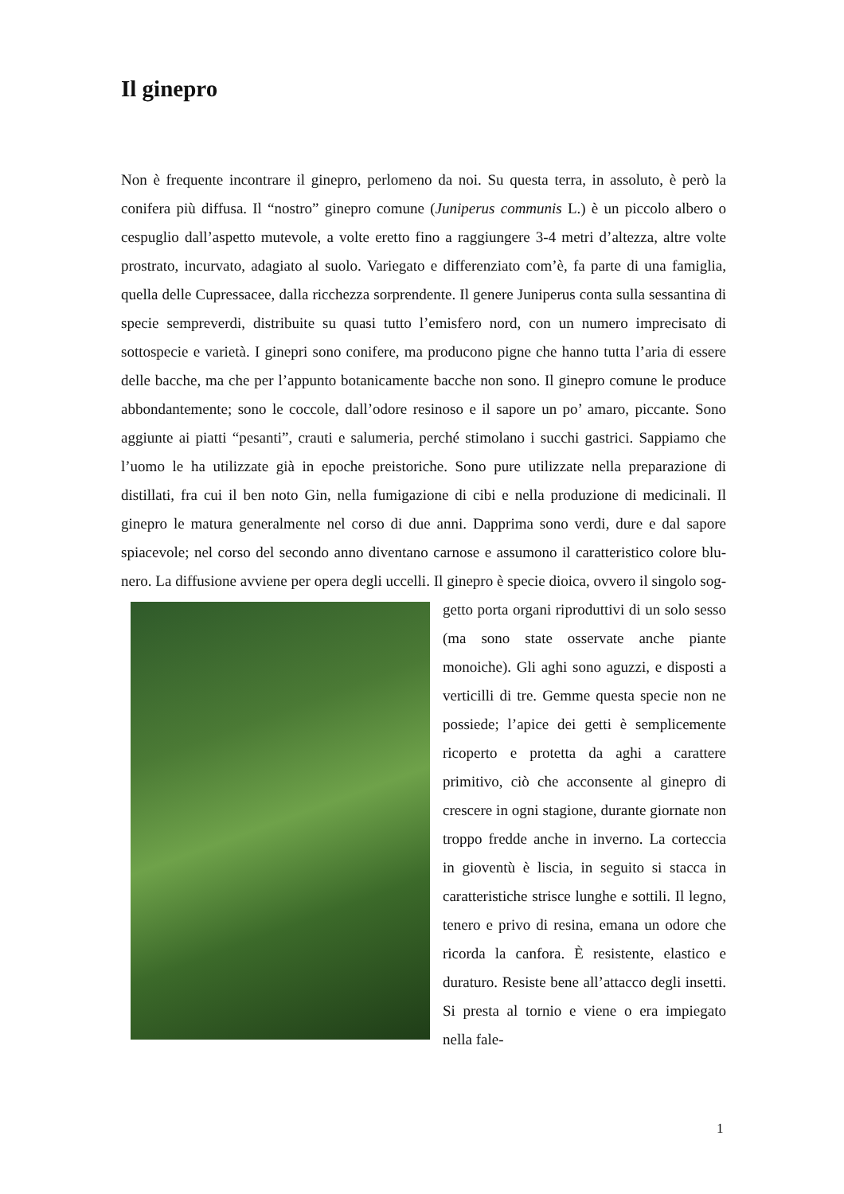Il ginepro
Non è frequente incontrare il ginepro, perlomeno da noi. Su questa terra, in assoluto, è però la conifera più diffusa. Il “nostro” ginepro comune (Juniperus communis L.) è un piccolo albero o cespuglio dall’aspetto mutevole, a volte eretto fino a raggiungere 3-4 metri d’altezza, altre volte prostrato, incurvato, adagiato al suolo. Variegato e differenziato com’è, fa parte di una famiglia, quella delle Cupressacee, dalla ricchezza sorprendente. Il genere Juniperus conta sulla sessantina di specie sempreverdi, distribuite su quasi tutto l’emisfero nord, con un numero imprecisato di sottospecie e varietà. I ginepri sono conifere, ma producono pigne che hanno tutta l’aria di essere delle bacche, ma che per l’appunto botanicamente bacche non sono. Il ginepro comune le produce abbondantemente; sono le coccole, dall’odore resinoso e il sapore un po’ amaro, piccante. Sono aggiunte ai piatti “pesanti”, crauti e salumeria, perché stimolano i succhi gastrici. Sappiamo che l’uomo le ha utilizzate già in epoche preistoriche. Sono pure utilizzate nella preparazione di distillati, fra cui il ben noto Gin, nella fumigazione di cibi e nella produzione di medicinali. Il ginepro le matura generalmente nel corso di due anni. Dapprima sono verdi, dure e dal sapore spiacevole; nel corso del secondo anno diventano carnose e assumono il caratteristico colore blu-nero. La diffusione avviene per opera degli uccelli. Il ginepro è specie dioica, ovvero il singolo sog- getto porta organi riproduttivi di un solo sesso (ma sono state osservate anche piante monoiche). Gli aghi sono aguzzi, e disposti a verticilli di tre. Gemme questa specie non ne possiede; l’apice dei getti è semplicemente ricoperto e protetta da aghi a carattere primitivo, ciò che acconsente al ginepro di crescere in ogni stagione, durante giornate non troppo fredde anche in inverno. La corteccia in gioventù è liscia, in seguito si stacca in caratteristiche strisce lunghe e sottili. Il legno, tenero e privo di resina, emana un odore che ricorda la canfora. È resistente, elastico e duraturo. Resiste bene all’attacco degli insetti. Si presta al tornio e viene o era impiegato nella fale-
1